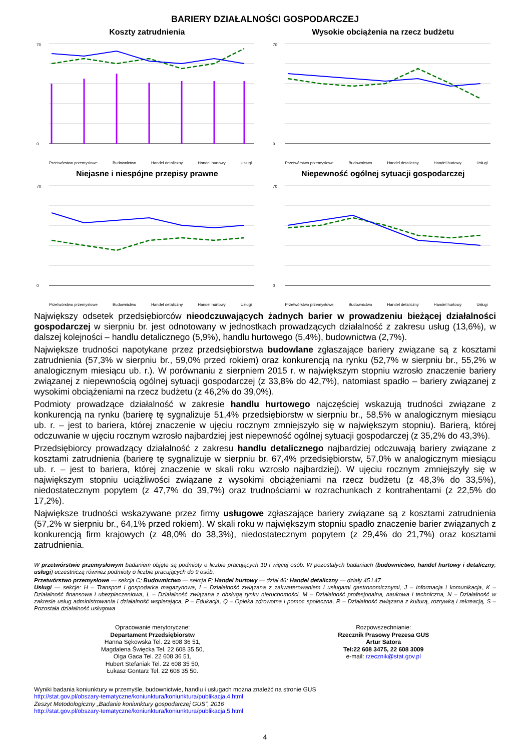BARIERY DZIAŁALNOŚCI GOSPODARCZEJ
Koszty zatrudnienia
70
0
Przetwórstwo przemysłowe Budownictwo Handel detaliczny Handel hurtowy Usługi
Wysokie obciążenia na rzecz budżetu
70
0
Przetwórstwo przemysłowe Budownictwo Handel detaliczny Handel hurtowy Usługi
Niejasne i niespójne przepisy prawne
70
0
Przetwórstwo przemysłowe Budownictwo Handel detaliczny Handel hurtowy Usługi
Niepewność ogólnej sytuacji gospodarczej
70
0
Przetwórstwo przemysłowe Budownictwo Handel detaliczny Handel hurtowy Usługi
Największy odsetek przedsiębiorców nieodczuwających żadnych barier w prowadzeniu bieżącej działalności gospodarczej w sierpniu br. jest odnotowany w jednostkach prowadzących działalność z zakresu usług (13,6%), w dalszej kolejności – handlu detalicznego (5,9%), handlu hurtowego (5,4%), budownictwa (2,7%).
Największe trudności napotykane przez przedsiębiorstwa budowlane zgłaszające bariery związane są z kosztami zatrudnienia (57,3% w sierpniu br., 59,0% przed rokiem) oraz konkurencją na rynku (52,7% w sierpniu br., 55,2% w analogicznym miesiącu ub. r.). W porównaniu z sierpniem 2015 r. w największym stopniu wzrosło znaczenie bariery związanej z niepewnością ogólnej sytuacji gospodarczej (z 33,8% do 42,7%), natomiast spadło – bariery związanej z wysokimi obciążeniami na rzecz budżetu (z 46,2% do 39,0%).
Podmioty prowadzące działalność w zakresie handlu hurtowego najczęściej wskazują trudności związane z konkurencją na rynku (barierę tę sygnalizuje 51,4% przedsiębiorstw w sierpniu br., 58,5% w analogicznym miesiącu ub. r. – jest to bariera, której znaczenie w ujęciu rocznym zmniejszyło się w największym stopniu). Barierą, której odczuwanie w ujęciu rocznym wzrosło najbardziej jest niepewność ogólnej sytuacji gospodarczej (z 35,2% do 43,3%).
Przedsiębiorcy prowadzący działalność z zakresu handlu detalicznego najbardziej odczuwają bariery związane z kosztami zatrudnienia (barierę tę sygnalizuje w sierpniu br. 67,4% przedsiębiorstw, 57,0% w analogicznym miesiącu ub. r. – jest to bariera, której znaczenie w skali roku wzrosło najbardziej). W ujęciu rocznym zmniejszyły się w największym stopniu uciążliwości związane z wysokimi obciążeniami na rzecz budżetu (z 48,3% do 33,5%), niedostatecznym popytem (z 47,7% do 39,7%) oraz trudnościami w rozrachunkach z kontrahentami (z 22,5% do 17,2%).
Największe trudności wskazywane przez firmy usługowe zgłaszające bariery związane są z kosztami zatrudnienia (57,2% w sierpniu br., 64,1% przed rokiem). W skali roku w największym stopniu spadło znaczenie barier związanych z konkurencją firm krajowych (z 48,0% do 38,3%), niedostatecznym popytem (z 29,4% do 21,7%) oraz kosztami zatrudnienia.
W przetwórstwie przemysłowym badaniem objęte są podmioty o liczbie pracujących 10 i więcej osób. W pozostałych badaniach (budownictwo, handel hurtowy i detaliczny, usługi) uczestniczą również podmioty o liczbie pracujących do 9 osób.
Przetwórstwo przemysłowe — sekcja C; Budownictwo — sekcja F; Handel hurtowy — dział 46; Handel detaliczny — działy 45 i 47
Usługi — sekcje: H – Transport i gospodarka magazynowa, I – Działalność związana z zakwaterowaniem i usługami gastronomicznymi, J – Informacja i komunikacja, K – Działalność finansowa i ubezpieczeniowa, L – Działalność związana z obsługą rynku nieruchomości, M – Działalność profesjonalna, naukowa i techniczna, N – Działalność w zakresie usług administrowania i działalność wspierająca, P – Edukacja, Q – Opieka zdrowotna i pomoc społeczna, R – Działalność związana z kulturą, rozrywką i rekreacją, S – Pozostała działalność usługowa
Opracowanie merytoryczne:
Departament Przedsiębiorstw
Hanna Sękowska Tel. 22 608 36 51,
Magdalena Święcka Tel. 22 608 35 50,
Olga Gaca Tel. 22 608 36 51,
Hubert Stefaniak Tel. 22 608 35 50,
Łukasz Gontarz Tel. 22 608 35 50.
Rozpowszechnianie:
Rzecznik Prasowy Prezesa GUS
Artur Satora
Tel:22 608 3475, 22 608 3009
e-mail: rzecznik@stat.gov.pl
Wyniki badania koniunktury w przemyśle, budownictwie, handlu i usługach można znaleźć na stronie GUS
http://stat.gov.pl/obszary-tematyczne/koniunktura/koniunktura/publikacja,4.html
Zeszyt Metodologiczny „Badanie koniunktury gospodarczej GUS”, 2016
http://stat.gov.pl/obszary-tematyczne/koniunktura/koniunktura/publikacja,5.html
4